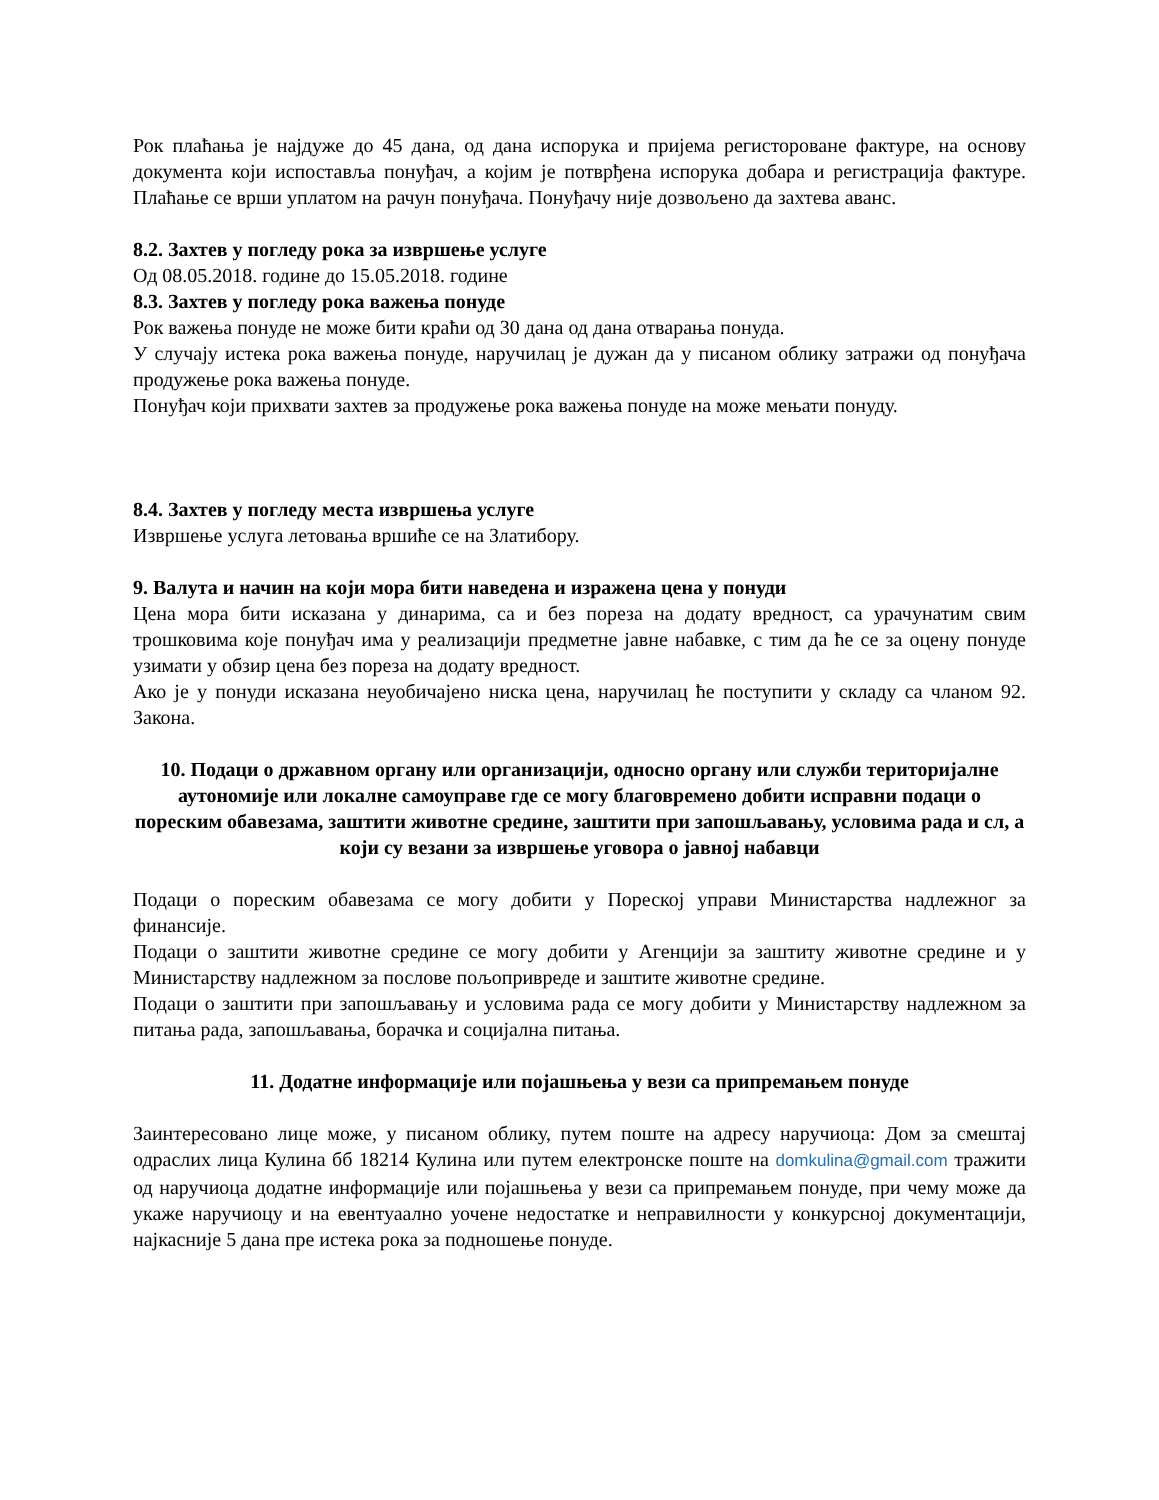Рок плаћања је најдуже до 45 дана, од дана испорука и пријема регисторoване фактуре, на основу документа који испоставља понуђач, а којим је потврђена испорука добара и регистрација фактуре. Плаћање се врши уплатом на рачун понуђача. Понуђачу није дозвољено да захтева аванс.
8.2. Захтев у погледу рока за извршење услуге
Од 08.05.2018. године до 15.05.2018. године
8.3. Захтев у погледу рока важења понуде
Рок важења понуде не може бити краћи од 30 дана од дана отварања понуда.
У случају истека рока важења понуде, наручилац је дужан да у писаном облику затражи од понуђача продужење рока важења понуде.
Понуђач који прихвати захтев за продужење рока важења понуде на може мењати понуду.
8.4. Захтев у погледу места извршења услуге
Извршење услуга летовања вршиће се на Златибору.
9. Валута и начин на који мора бити наведена и изражена цена у понуди
Цена мора бити исказана у динарима, са и без пореза на додату вредност, са урачунатим свим трошковима које понуђач има у реализацији предметне јавне набавке, с тим да ће се за оцену понуде узимати у обзир цена без пореза на додату вредност.
Ако је у понуди исказана неуобичајено ниска цена, наручилац ће поступити у складу са чланом 92. Закона.
10. Подаци о државном органу или организацији, односно органу или служби територијалне аутономије или локалне самоуправе где се могу благовремено добити исправни подаци о пореским обавезама, заштити животне средине, заштити при запошљавању, условима рада и сл, а који су везани за извршење уговора о јавној набавци
Подаци о пореским обавезама се могу добити у Пореској управи Министарства надлежног за финансије.
Подаци о заштити животне средине се могу добити у Агенцији за заштиту животне средине и у Министарству надлежном за послове пољопривреде и заштите животне средине.
Подаци о заштити при запошљавању и условима рада се могу добити у Министарству надлежном за питања рада, запошљавања, борачка и социјална питања.
11. Додатне информације или појашњења у вези са припремањем понуде
Заинтересовано лице може, у писаном облику, путем поште на адресу наручиоца: Дом за смештај одраслих лица Кулина бб 18214 Кулина или путем електронске поште на domkulina@gmail.com тражити од наручиоца додатне информације или појашњења у вези са припремањем понуде, при чему може да укаже наручиоцу и на евентуаално уочене недостатке и неправилности у конкурсној документацији, најкасније 5 дана пре истека рока за подношење понуде.